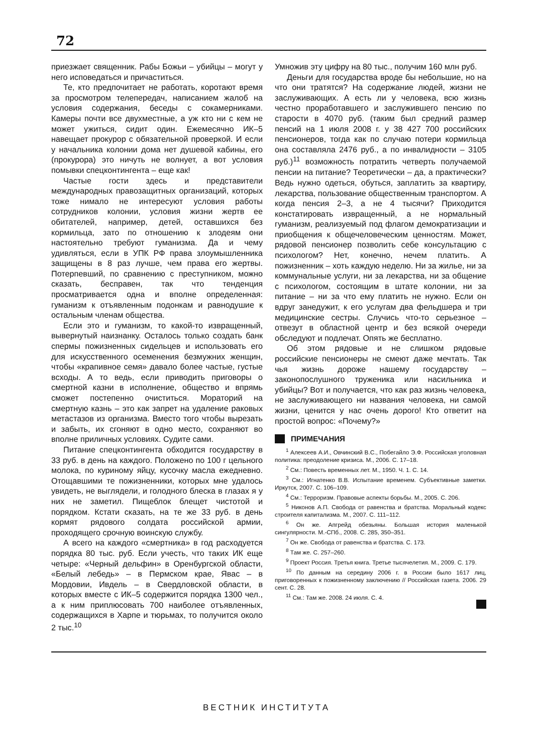72
приезжает священник. Рабы Божьи – убийцы – могут у него исповедаться и причаститься.
Те, кто предпочитает не работать, коротают время за просмотром телепередач, написанием жалоб на условия содержания, беседы с сокамерниками. Камеры почти все двухместные, а уж кто ни с кем не может ужиться, сидит один. Ежемесячно ИК–5 навещает прокурор с обязательной проверкой. И если у начальника колонии дома нет душевой кабины, его (прокурора) это ничуть не волнует, а вот условия помывки спецконтингента – еще как!
Частые гости здесь и представители международных правозащитных организаций, которых тоже нимало не интересуют условия работы сотрудников колонии, условия жизни жертв ее обитателей, например, детей, оставшихся без кормильца, зато по отношению к злодеям они настоятельно требуют гуманизма. Да и чему удивляться, если в УПК РФ права злоумышленника защищены в 8 раз лучше, чем права его жертвы. Потерпевший, по сравнению с преступником, можно сказать, бесправен, так что тенденция просматривается одна и вполне определенная: гуманизм к отъявленным подонкам и равнодушие к остальным членам общества.
Если это и гуманизм, то какой-то извращенный, вывернутый наизнанку. Осталось только создать банк спермы пожизненных сидельцев и использовать его для искусственного осеменения безмужних женщин, чтобы «крапивное семя» давало более частые, густые всходы. А то ведь, если приводить приговоры о смертной казни в исполнение, общество и впрямь сможет постепенно очиститься. Мораторий на смертную казнь – это как запрет на удаление раковых метастазов из организма. Вместо того чтобы вырезать и забыть, их сгоняют в одно место, сохраняют во вполне приличных условиях. Судите сами.
Питание спецконтингента обходится государству в 33 руб. в день на каждого. Положено по 100 г цельного молока, по куриному яйцу, кусочку масла ежедневно. Отощавшими те пожизненники, которых мне удалось увидеть, не выглядели, и голодного блеска в глазах я у них не заметил. Пищеблок блещет чистотой и порядком. Кстати сказать, на те же 33 руб. в день кормят рядового солдата российской армии, проходящего срочную воинскую службу.
А всего на каждого «смертника» в год расходуется порядка 80 тыс. руб. Если учесть, что таких ИК еще четыре: «Черный дельфин» в Оренбургской области, «Белый лебедь» – в Пермском крае, Явас – в Мордовии, Ивдель – в Свердловской области, в которых вместе с ИК–5 содержится порядка 1300 чел., а к ним приплюсовать 700 наиболее отъявленных, содержащихся в Харпе и тюрьмах, то получится около 2 тыс.<sup>10</sup>
Умножив эту цифру на 80 тыс., получим 160 млн руб.
Деньги для государства вроде бы небольшие, но на что они тратятся? На содержание людей, жизни не заслуживающих. А есть ли у человека, всю жизнь честно проработавшего и заслужившего пенсию по старости в 4070 руб. (таким был средний размер пенсий на 1 июля 2008 г. у 38 427 700 российских пенсионеров, тогда как по случаю потери кормильца она составляла 2476 руб., а по инвалидности – 3105 руб.)<sup>11</sup> возможность потратить четверть получаемой пенсии на питание? Теоретически – да, а практически? Ведь нужно одеться, обуться, заплатить за квартиру, лекарства, пользование общественным транспортом. А когда пенсия 2–3, а не 4 тысячи? Приходится констатировать извращенный, а не нормальный гуманизм, реализуемый под флагом демократизации и приобщения к общечеловеческим ценностям. Может, рядовой пенсионер позволить себе консультацию с психологом? Нет, конечно, нечем платить. А пожизненник – хоть каждую неделю. Ни за жилье, ни за коммунальные услуги, ни за лекарства, ни за общение с психологом, состоящим в штате колонии, ни за питание – ни за что ему платить не нужно. Если он вдруг занедужит, к его услугам два фельдшера и три медицинские сестры. Случись что-то серьезное – отвезут в областной центр и без всякой очереди обследуют и подлечат. Опять же бесплатно.
Об этом рядовые и не слишком рядовые российские пенсионеры не смеют даже мечтать. Так чья жизнь дороже нашему государству – законопослушного труженика или насильника и убийцы? Вот и получается, что как раз жизнь человека, не заслуживающего ни названия человека, ни самой жизни, ценится у нас очень дорого! Кто ответит на простой вопрос: «Почему?»
ПРИМЕЧАНИЯ
<sup>1</sup> Алексеев А.И., Овчинский В.С., Побегайло Э.Ф. Российская уголовная политика: преодоление кризиса. М., 2006. С. 17–18.
<sup>2</sup> См.: Повесть временных лет. М., 1950. Ч. 1. С. 14.
<sup>3</sup> См.: Игнатенко В.В. Испытание временем. Субъективные заметки. Иркутск, 2007. С. 106–109.
<sup>4</sup> См.: Терроризм. Правовые аспекты борьбы. М., 2005. С. 206.
<sup>5</sup> Никонов А.П. Свобода от равенства и братства. Моральный кодекс строителя капитализма. М., 2007. С. 111–112.
<sup>6</sup> Он же. Апгрейд обезьяны. Большая история маленькой сингулярности. М.-СПб., 2008. С. 285, 350–351.
<sup>7</sup> Он же. Свобода от равенства и братства. С. 173.
<sup>8</sup> Там же. С. 257–260.
<sup>9</sup> Проект Россия. Третья книга. Третье тысячелетия. М., 2009. С. 179.
<sup>10</sup> По данным на середину 2006 г. в России было 1617 лиц, приговоренных к пожизненному заключению // Российская газета. 2006. 29 сент. С. 28.
<sup>11</sup> См.: Там же. 2008. 24 июля. С. 4.
ВЕСТНИК ИНСТИТУТА